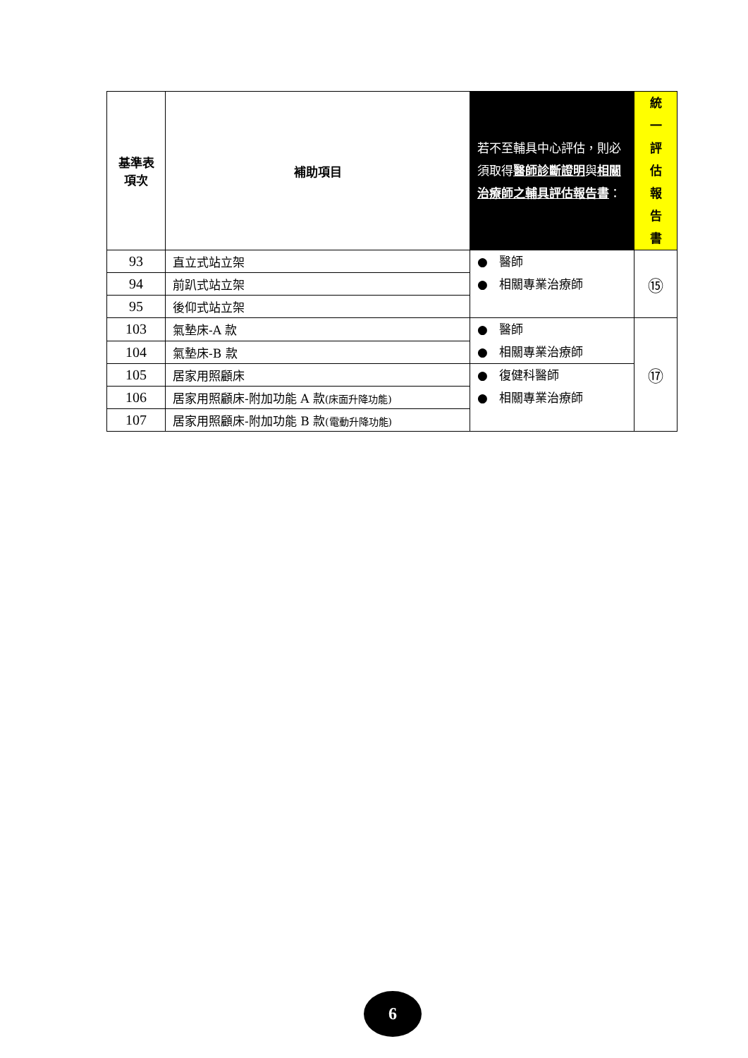| 基準表 項次 | 補助項目 | 若不至輔具中心評估，則必須取得 醫師診斷證明 與 相關治療師之輔具評估報告書 ： | 統 一 評 估 報 告 書 |
| --- | --- | --- | --- |
| 93 | 直立式站立架 | ● 醫師 ● 相關專業治療師 | ⑮ |
| 94 | 前趴式站立架 | | |
| 95 | 後仰式站立架 | | |
| 103 | 氣墊床-A 款 | ● 醫師 ● 相關專業治療師 | ⑰ |
| 104 | 氣墊床-B 款 | | |
| 105 | 居家用照顧床 | ● 復健科醫師 ● 相關專業治療師 | |
| 106 | 居家用照顧床-附加功能 A 款 (床面升降功能) | | |
| 107 | 居家用照顧床-附加功能 B 款 (電動升降功能) | | |
6